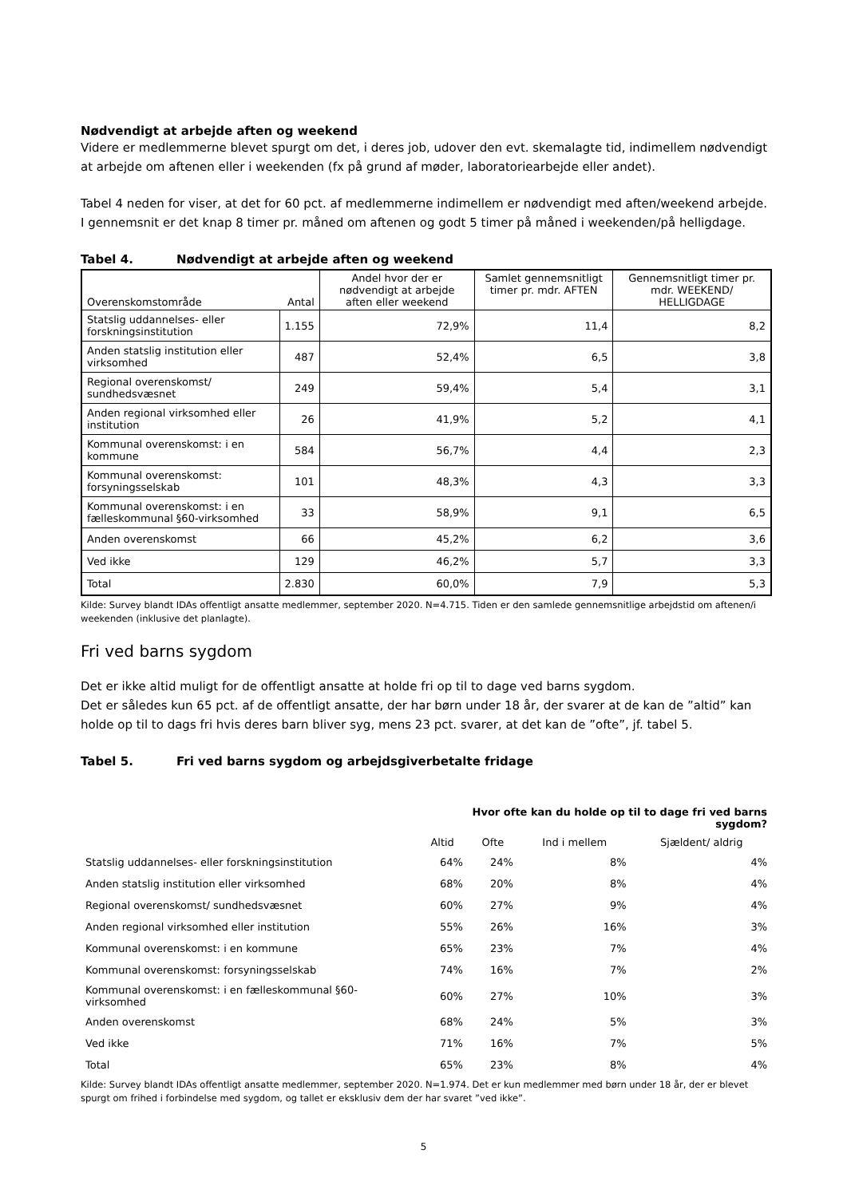Nødvendigt at arbejde aften og weekend
Videre er medlemmerne blevet spurgt om det, i deres job, udover den evt. skemalagte tid, indimellem nødvendigt at arbejde om aftenen eller i weekenden (fx på grund af møder, laboratoriearbejde eller andet).
Tabel 4 neden for viser, at det for 60 pct. af medlemmerne indimellem er nødvendigt med aften/weekend arbejde. I gennemsnit er det knap 8 timer pr. måned om aftenen og godt 5 timer på måned i weekenden/på helligdage.
Tabel 4. Nødvendigt at arbejde aften og weekend
| Overenskomstområde | Antal | Andel hvor der er nødvendigt at arbejde aften eller weekend | Samlet gennemsnitligt timer pr. mdr. AFTEN | Gennemsnitligt timer pr. mdr. WEEKEND/ HELLIGDAGE |
| --- | --- | --- | --- | --- |
| Statslig uddannelses- eller forskningsinstitution | 1.155 | 72,9% | 11,4 | 8,2 |
| Anden statslig institution eller virksomhed | 487 | 52,4% | 6,5 | 3,8 |
| Regional overenskomst/ sundhedsvæsnet | 249 | 59,4% | 5,4 | 3,1 |
| Anden regional virksomhed eller institution | 26 | 41,9% | 5,2 | 4,1 |
| Kommunal overenskomst: i en kommune | 584 | 56,7% | 4,4 | 2,3 |
| Kommunal overenskomst: forsyningsselskab | 101 | 48,3% | 4,3 | 3,3 |
| Kommunal overenskomst: i en fælleskommunal §60-virksomhed | 33 | 58,9% | 9,1 | 6,5 |
| Anden overenskomst | 66 | 45,2% | 6,2 | 3,6 |
| Ved ikke | 129 | 46,2% | 5,7 | 3,3 |
| Total | 2.830 | 60,0% | 7,9 | 5,3 |
Kilde: Survey blandt IDAs offentligt ansatte medlemmer, september 2020. N=4.715. Tiden er den samlede gennemsnitlige arbejdstid om aftenen/i weekenden (inklusive det planlagte).
Fri ved barns sygdom
Det er ikke altid muligt for de offentligt ansatte at holde fri op til to dage ved barns sygdom.
Det er således kun 65 pct. af de offentligt ansatte, der har børn under 18 år, der svarer at de kan de ”altid” kan holde op til to dags fri hvis deres barn bliver syg, mens 23 pct. svarer, at det kan de ”ofte”, jf. tabel 5.
Tabel 5. Fri ved barns sygdom og arbejdsgiverbetalte fridage
| | Hvor ofte kan du holde op til to dage fri ved barns sygdom? | | | |
| --- | --- | --- | --- | --- |
| | Altid | Ofte | Ind i mellem | Sjældent/ aldrig |
| Statslig uddannelses- eller forskningsinstitution | 64% | 24% | 8% | 4% |
| Anden statslig institution eller virksomhed | 68% | 20% | 8% | 4% |
| Regional overenskomst/ sundhedsvæsnet | 60% | 27% | 9% | 4% |
| Anden regional virksomhed eller institution | 55% | 26% | 16% | 3% |
| Kommunal overenskomst: i en kommune | 65% | 23% | 7% | 4% |
| Kommunal overenskomst: forsyningsselskab | 74% | 16% | 7% | 2% |
| Kommunal overenskomst: i en fælleskommunal §60-virksomhed | 60% | 27% | 10% | 3% |
| Anden overenskomst | 68% | 24% | 5% | 3% |
| Ved ikke | 71% | 16% | 7% | 5% |
| Total | 65% | 23% | 8% | 4% |
Kilde: Survey blandt IDAs offentligt ansatte medlemmer, september 2020. N=1.974. Det er kun medlemmer med børn under 18 år, der er blevet spurgt om frihed i forbindelse med sygdom, og tallet er eksklusiv dem der har svaret ”ved ikke”.
5